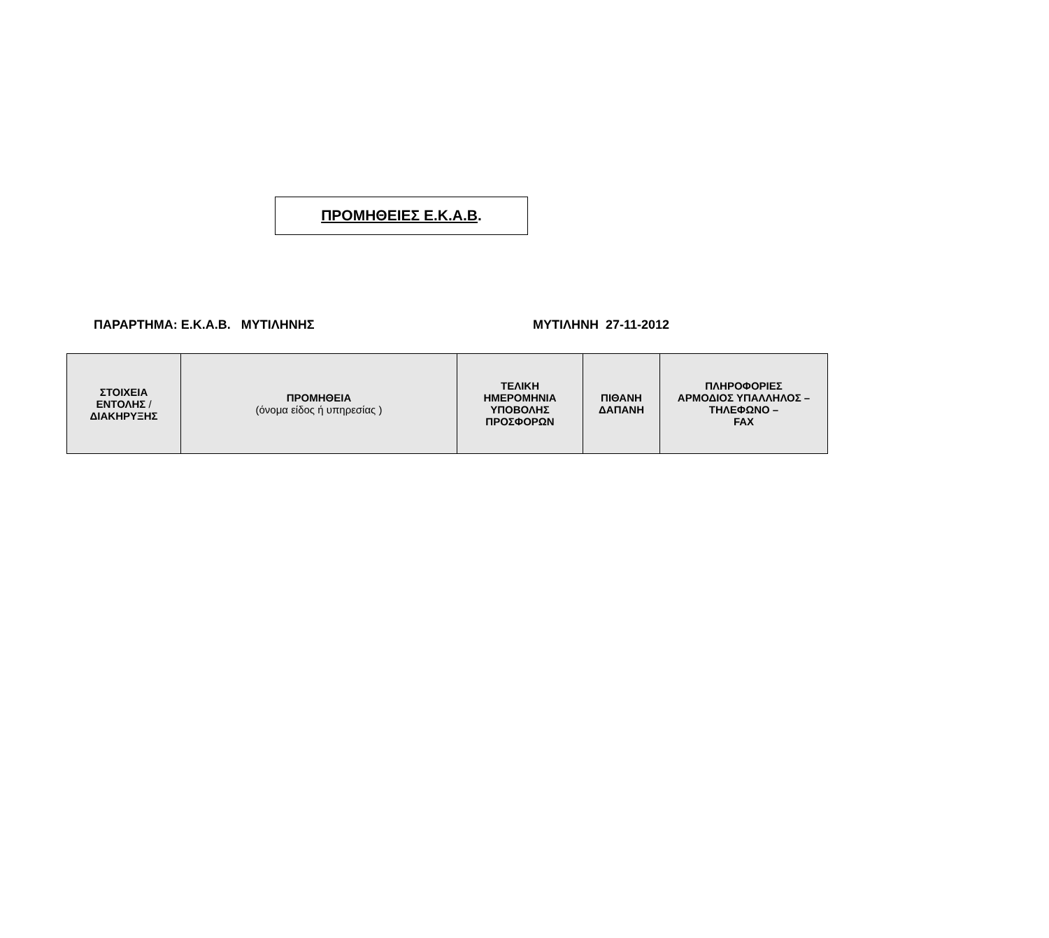ΠΡΟΜΗΘΕΙΕΣ Ε.Κ.Α.Β.
ΠΑΡΑΡΤΗΜΑ: Ε.Κ.Α.Β. ΜΥΤΙΛΗΝΗΣ ΜΥΤΙΛΗΝΗ 27-11-2012
| ΣΤΟΙΧΕΙΑ ΕΝΤΟΛΗΣ / ΔΙΑΚΗΡΥΞΗΣ | ΠΡΟΜΗΘΕΙΑ (όνομα είδος ή υπηρεσίας ) | ΤΕΛΙΚΗ ΗΜΕΡΟΜΗΝΙΑ ΥΠΟΒΟΛΗΣ ΠΡΟΣΦΟΡΩΝ | ΠΙΘΑΝΗ ΔΑΠΑΝΗ | ΠΛΗΡΟΦΟΡΙΕΣ ΑΡΜΟΔΙΟΣ ΥΠΑΛΛΗΛΟΣ – ΤΗΛΕΦΩΝΟ – FAX |
| --- | --- | --- | --- | --- |